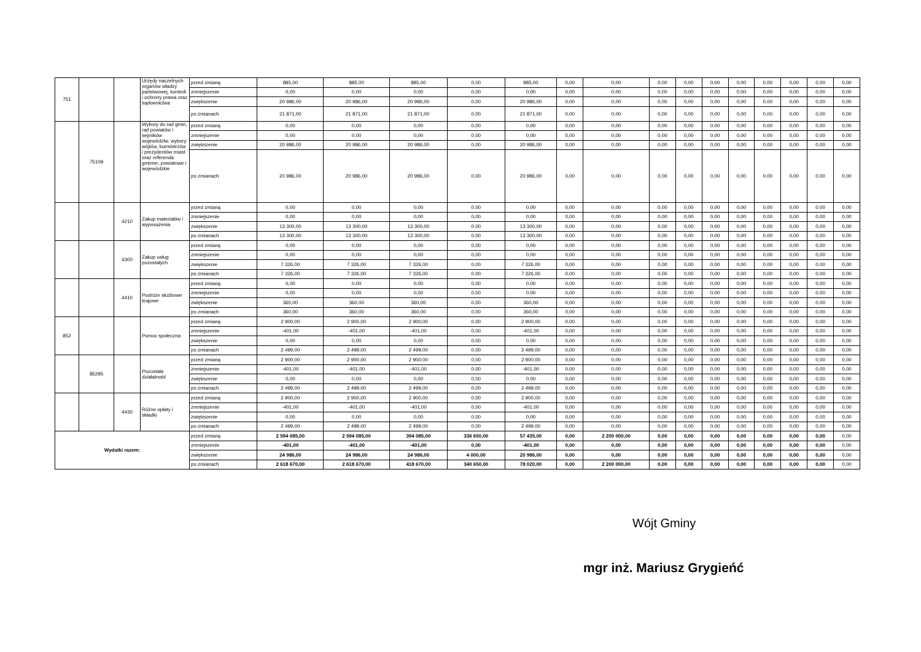| 751 | | | Urzędy naczelnych organów władzy państwowej, kontroli i ochrony prawa oraz sądownictwa | przed zmianą | 885,00 | 885,00 | 885,00 | 0,00 | 885,00 | 0,00 | 0,00 | 0,00 | 0,00 | 0,00 | 0,00 | 0,00 | 0,00 | 0,00 | 0,00 |
| | | | | zmniejszenie | 0,00 | 0,00 | 0,00 | 0,00 | 0,00 | 0,00 | 0,00 | 0,00 | 0,00 | 0,00 | 0,00 | 0,00 | 0,00 | 0,00 | 0,00 |
| | | | | zwiększenie | 20 986,00 | 20 986,00 | 20 986,00 | 0,00 | 20 986,00 | 0,00 | 0,00 | 0,00 | 0,00 | 0,00 | 0,00 | 0,00 | 0,00 | 0,00 | 0,00 |
| | | | | po zmianach | 21 871,00 | 21 871,00 | 21 871,00 | 0,00 | 21 871,00 | 0,00 | 0,00 | 0,00 | 0,00 | 0,00 | 0,00 | 0,00 | 0,00 | 0,00 | 0,00 |
| | 75109 | | Wybory do rad gmin, rad powiatów i sejmików województw, wybory wójtów, burmistrzów i prezydentów miast oraz referenda gminne, powiatowe i wojewódzkie | przed zmianą | 0,00 | 0,00 | 0,00 | 0,00 | 0,00 | 0,00 | 0,00 | 0,00 | 0,00 | 0,00 | 0,00 | 0,00 | 0,00 | 0,00 | 0,00 |
| | | | | zmniejszenie | 0,00 | 0,00 | 0,00 | 0,00 | 0,00 | 0,00 | 0,00 | 0,00 | 0,00 | 0,00 | 0,00 | 0,00 | 0,00 | 0,00 | 0,00 |
| | | | | zwiększenie | 20 986,00 | 20 986,00 | 20 986,00 | 0,00 | 20 986,00 | 0,00 | 0,00 | 0,00 | 0,00 | 0,00 | 0,00 | 0,00 | 0,00 | 0,00 | 0,00 |
| | | | | po zmianach | 20 986,00 | 20 986,00 | 20 986,00 | 0,00 | 20 986,00 | 0,00 | 0,00 | 0,00 | 0,00 | 0,00 | 0,00 | 0,00 | 0,00 | 0,00 | 0,00 |
| | | 4210 | Zakup materiałów i wyposażenia | przed zmianą | 0,00 | 0,00 | 0,00 | 0,00 | 0,00 | 0,00 | 0,00 | 0,00 | 0,00 | 0,00 | 0,00 | 0,00 | 0,00 | 0,00 | 0,00 |
| | | | | zmniejszenie | 0,00 | 0,00 | 0,00 | 0,00 | 0,00 | 0,00 | 0,00 | 0,00 | 0,00 | 0,00 | 0,00 | 0,00 | 0,00 | 0,00 | 0,00 |
| | | | | zwiększenie | 13 300,00 | 13 300,00 | 13 300,00 | 0,00 | 13 300,00 | 0,00 | 0,00 | 0,00 | 0,00 | 0,00 | 0,00 | 0,00 | 0,00 | 0,00 | 0,00 |
| | | | | po zmianach | 13 300,00 | 13 300,00 | 13 300,00 | 0,00 | 13 300,00 | 0,00 | 0,00 | 0,00 | 0,00 | 0,00 | 0,00 | 0,00 | 0,00 | 0,00 | 0,00 |
| | | 4300 | Zakup usług pozostałych | przed zmianą | 0,00 | 0,00 | 0,00 | 0,00 | 0,00 | 0,00 | 0,00 | 0,00 | 0,00 | 0,00 | 0,00 | 0,00 | 0,00 | 0,00 | 0,00 |
| | | | | zmniejszenie | 0,00 | 0,00 | 0,00 | 0,00 | 0,00 | 0,00 | 0,00 | 0,00 | 0,00 | 0,00 | 0,00 | 0,00 | 0,00 | 0,00 | 0,00 |
| | | | | zwiększenie | 7 326,00 | 7 326,00 | 7 326,00 | 0,00 | 7 326,00 | 0,00 | 0,00 | 0,00 | 0,00 | 0,00 | 0,00 | 0,00 | 0,00 | 0,00 | 0,00 |
| | | | | po zmianach | 7 326,00 | 7 326,00 | 7 326,00 | 0,00 | 7 326,00 | 0,00 | 0,00 | 0,00 | 0,00 | 0,00 | 0,00 | 0,00 | 0,00 | 0,00 | 0,00 |
| | | 4410 | Podróże służbowe krajowe | przed zmianą | 0,00 | 0,00 | 0,00 | 0,00 | 0,00 | 0,00 | 0,00 | 0,00 | 0,00 | 0,00 | 0,00 | 0,00 | 0,00 | 0,00 | 0,00 |
| | | | | zmniejszenie | 0,00 | 0,00 | 0,00 | 0,00 | 0,00 | 0,00 | 0,00 | 0,00 | 0,00 | 0,00 | 0,00 | 0,00 | 0,00 | 0,00 | 0,00 |
| | | | | zwiększenie | 360,00 | 360,00 | 360,00 | 0,00 | 360,00 | 0,00 | 0,00 | 0,00 | 0,00 | 0,00 | 0,00 | 0,00 | 0,00 | 0,00 | 0,00 |
| | | | | po zmianach | 360,00 | 360,00 | 360,00 | 0,00 | 360,00 | 0,00 | 0,00 | 0,00 | 0,00 | 0,00 | 0,00 | 0,00 | 0,00 | 0,00 | 0,00 |
| 852 | | | Pomoc społeczna | przed zmianą | 2 900,00 | 2 900,00 | 2 900,00 | 0,00 | 2 900,00 | 0,00 | 0,00 | 0,00 | 0,00 | 0,00 | 0,00 | 0,00 | 0,00 | 0,00 | 0,00 |
| | | | | zmniejszenie | -401,00 | -401,00 | -401,00 | 0,00 | -401,00 | 0,00 | 0,00 | 0,00 | 0,00 | 0,00 | 0,00 | 0,00 | 0,00 | 0,00 | 0,00 |
| | | | | zwiększenie | 0,00 | 0,00 | 0,00 | 0,00 | 0,00 | 0,00 | 0,00 | 0,00 | 0,00 | 0,00 | 0,00 | 0,00 | 0,00 | 0,00 | 0,00 |
| | | | | po zmianach | 2 499,00 | 2 499,00 | 2 499,00 | 0,00 | 2 499,00 | 0,00 | 0,00 | 0,00 | 0,00 | 0,00 | 0,00 | 0,00 | 0,00 | 0,00 | 0,00 |
| | 85295 | | Pozostała działalność | przed zmianą | 2 900,00 | 2 900,00 | 2 900,00 | 0,00 | 2 900,00 | 0,00 | 0,00 | 0,00 | 0,00 | 0,00 | 0,00 | 0,00 | 0,00 | 0,00 | 0,00 |
| | | | | zmniejszenie | -401,00 | -401,00 | -401,00 | 0,00 | -401,00 | 0,00 | 0,00 | 0,00 | 0,00 | 0,00 | 0,00 | 0,00 | 0,00 | 0,00 | 0,00 |
| | | | | zwiększenie | 0,00 | 0,00 | 0,00 | 0,00 | 0,00 | 0,00 | 0,00 | 0,00 | 0,00 | 0,00 | 0,00 | 0,00 | 0,00 | 0,00 | 0,00 |
| | | | | po zmianach | 2 499,00 | 2 499,00 | 2 499,00 | 0,00 | 2 499,00 | 0,00 | 0,00 | 0,00 | 0,00 | 0,00 | 0,00 | 0,00 | 0,00 | 0,00 | 0,00 |
| | | 4430 | Różne opłaty i składki | przed zmianą | 2 900,00 | 2 900,00 | 2 900,00 | 0,00 | 2 900,00 | 0,00 | 0,00 | 0,00 | 0,00 | 0,00 | 0,00 | 0,00 | 0,00 | 0,00 | 0,00 |
| | | | | zmniejszenie | -401,00 | -401,00 | -401,00 | 0,00 | -401,00 | 0,00 | 0,00 | 0,00 | 0,00 | 0,00 | 0,00 | 0,00 | 0,00 | 0,00 | 0,00 |
| | | | | zwiększenie | 0,00 | 0,00 | 0,00 | 0,00 | 0,00 | 0,00 | 0,00 | 0,00 | 0,00 | 0,00 | 0,00 | 0,00 | 0,00 | 0,00 | 0,00 |
| | | | | po zmianach | 2 499,00 | 2 499,00 | 2 499,00 | 0,00 | 2 499,00 | 0,00 | 0,00 | 0,00 | 0,00 | 0,00 | 0,00 | 0,00 | 0,00 | 0,00 | 0,00 |
| Wydatki razem: | | | | przed zmianą | 2 594 085,00 | 2 594 085,00 | 394 085,00 | 336 650,00 | 57 435,00 | 0,00 | 2 200 000,00 | 0,00 | 0,00 | 0,00 | 0,00 | 0,00 | 0,00 | 0,00 | 0,00 |
| | | | | zmniejszenie | -401,00 | -401,00 | -401,00 | 0,00 | -401,00 | 0,00 | 0,00 | 0,00 | 0,00 | 0,00 | 0,00 | 0,00 | 0,00 | 0,00 | 0,00 |
| | | | | zwiększenie | 24 986,00 | 24 986,00 | 24 986,00 | 4 000,00 | 20 986,00 | 0,00 | 0,00 | 0,00 | 0,00 | 0,00 | 0,00 | 0,00 | 0,00 | 0,00 | 0,00 |
| | | | | po zmianach | 2 618 670,00 | 2 618 670,00 | 418 670,00 | 340 650,00 | 78 020,00 | 0,00 | 2 200 000,00 | 0,00 | 0,00 | 0,00 | 0,00 | 0,00 | 0,00 | 0,00 | 0,00 |
Wójt Gminy
mgr inż. Mariusz Grygieńć